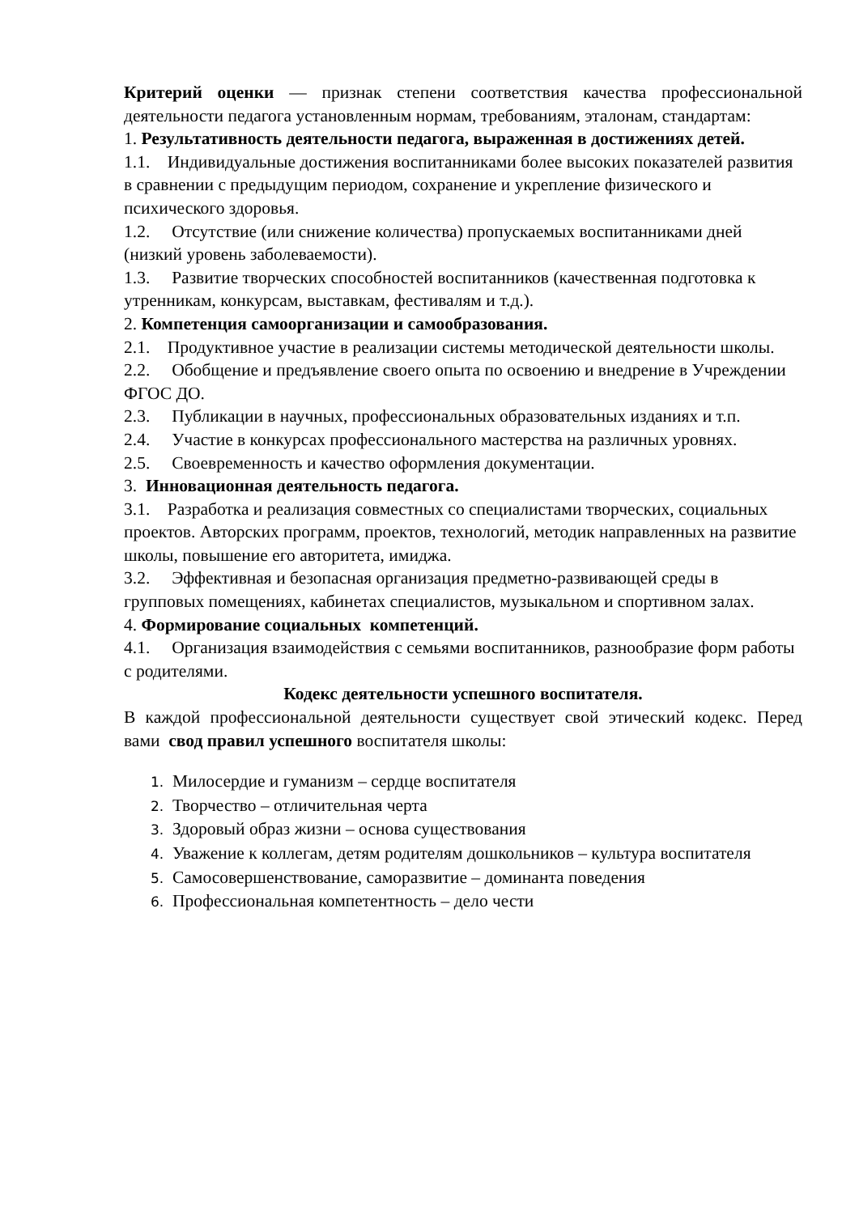Критерий оценки — признак степени соответствия качества профессиональной деятельности педагога установленным нормам, требованиям, эталонам, стандартам:
1. Результативность деятельности педагога, выраженная в достижениях детей.
1.1. Индивидуальные достижения воспитанниками более высоких показателей развития в сравнении с предыдущим периодом, сохранение и укрепление физического и психического здоровья.
1.2. Отсутствие (или снижение количества) пропускаемых воспитанниками дней (низкий уровень заболеваемости).
1.3. Развитие творческих способностей воспитанников (качественная подготовка к утренникам, конкурсам, выставкам, фестивалям и т.д.).
2. Компетенция самоорганизации и самообразования.
2.1. Продуктивное участие в реализации системы методической деятельности школы.
2.2. Обобщение и предъявление своего опыта по освоению и внедрение в Учреждении ФГОС ДО.
2.3. Публикации в научных, профессиональных образовательных изданиях и т.п.
2.4. Участие в конкурсах профессионального мастерства на различных уровнях.
2.5. Своевременность и качество оформления документации.
3. Инновационная деятельность педагога.
3.1. Разработка и реализация совместных со специалистами творческих, социальных проектов. Авторских программ, проектов, технологий, методик направленных на развитие школы, повышение его авторитета, имиджа.
3.2. Эффективная и безопасная организация предметно-развивающей среды в групповых помещениях, кабинетах специалистов, музыкальном и спортивном залах.
4. Формирование социальных компетенций.
4.1. Организация взаимодействия с семьями воспитанников, разнообразие форм работы с родителями.
Кодекс деятельности успешного воспитателя.
В каждой профессиональной деятельности существует свой этический кодекс. Перед вами свод правил успешного воспитателя школы:
1. Милосердие и гуманизм – сердце воспитателя
2. Творчество – отличительная черта
3. Здоровый образ жизни – основа существования
4. Уважение к коллегам, детям родителям дошкольников – культура воспитателя
5. Самосовершенствование, саморазвитие – доминанта поведения
6. Профессиональная компетентность – дело чести